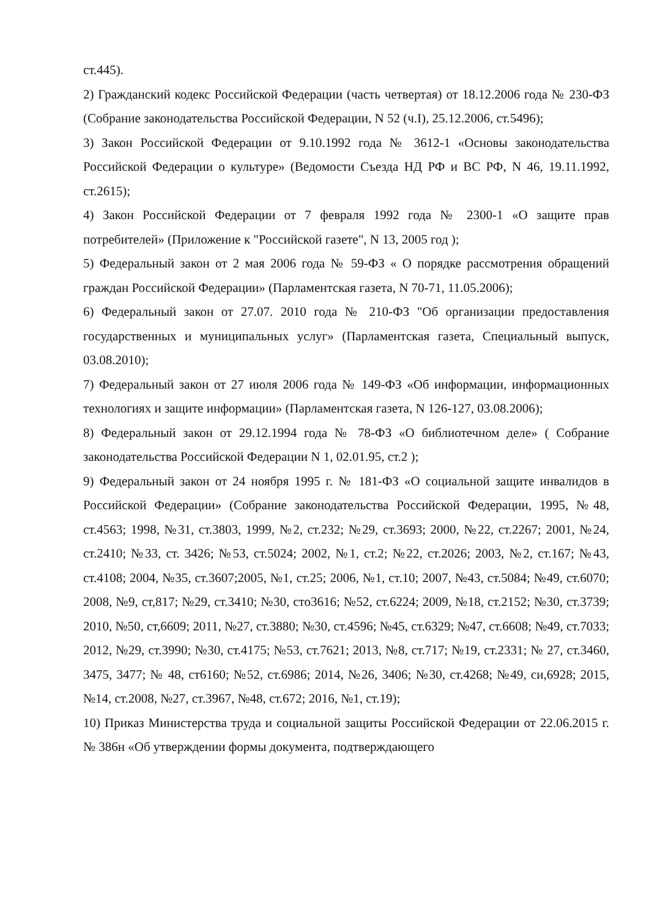ст.445).
2) Гражданский кодекс Российской Федерации (часть четвертая) от 18.12.2006 года № 230-ФЗ (Собрание законодательства Российской Федерации, N 52 (ч.I), 25.12.2006, ст.5496);
3) Закон Российской Федерации от 9.10.1992 года № 3612-1 «Основы законодательства Российской Федерации о культуре» (Ведомости Съезда НД РФ и ВС РФ, N 46, 19.11.1992, ст.2615);
4) Закон Российской Федерации от 7 февраля 1992 года № 2300-1 «О защите прав потребителей» (Приложение к "Российской газете", N 13, 2005 год );
5) Федеральный закон от 2 мая 2006 года № 59-ФЗ « О порядке рассмотрения обращений граждан Российской Федерации» (Парламентская газета, N 70-71, 11.05.2006);
6) Федеральный закон от 27.07. 2010 года № 210-ФЗ "Об организации предоставления государственных и муниципальных услуг» (Парламентская газета, Специальный выпуск, 03.08.2010);
7) Федеральный закон от 27 июля 2006 года № 149-ФЗ «Об информации, информационных технологиях и защите информации» (Парламентская газета, N 126-127, 03.08.2006);
8) Федеральный закон от 29.12.1994 года № 78-ФЗ «О библиотечном деле» ( Собрание законодательства Российской Федерации N 1, 02.01.95, ст.2 );
9) Федеральный закон от 24 ноября 1995 г. № 181-ФЗ «О социальной защите инвалидов в Российской Федерации» (Собрание законодательства Российской Федерации, 1995, №48, ст.4563; 1998, №31, ст.3803, 1999, №2, ст.232; №29, ст.3693; 2000, №22, ст.2267; 2001, №24, ст.2410; №33, ст. 3426; №53, ст.5024; 2002, №1, ст.2; №22, ст.2026; 2003, №2, ст.167; №43, ст.4108; 2004, №35, ст.3607;2005, №1, ст.25; 2006, №1, ст.10; 2007, №43, ст.5084; №49, ст.6070; 2008, №9, ст,817; №29, ст.3410; №30, сто3616; №52, ст.6224; 2009, №18, ст.2152; №30, ст.3739; 2010, №50, ст,6609; 2011, №27, ст.3880; №30, ст.4596; №45, ст.6329; №47, ст.6608; №49, ст.7033; 2012, №29, ст.3990; №30, ст.4175; №53, ст.7621; 2013, №8, ст.717; №19, ст.2331; № 27, ст.3460, 3475, 3477; № 48, ст6160; №52, ст.6986; 2014, №26, 3406; №30, ст.4268; №49, си,6928; 2015, №14, ст.2008, №27, ст.3967, №48, ст.672; 2016, №1, ст.19);
10) Приказ Министерства труда и социальной защиты Российской Федерации от 22.06.2015 г. № 386н «Об утверждении формы документа, подтверждающего